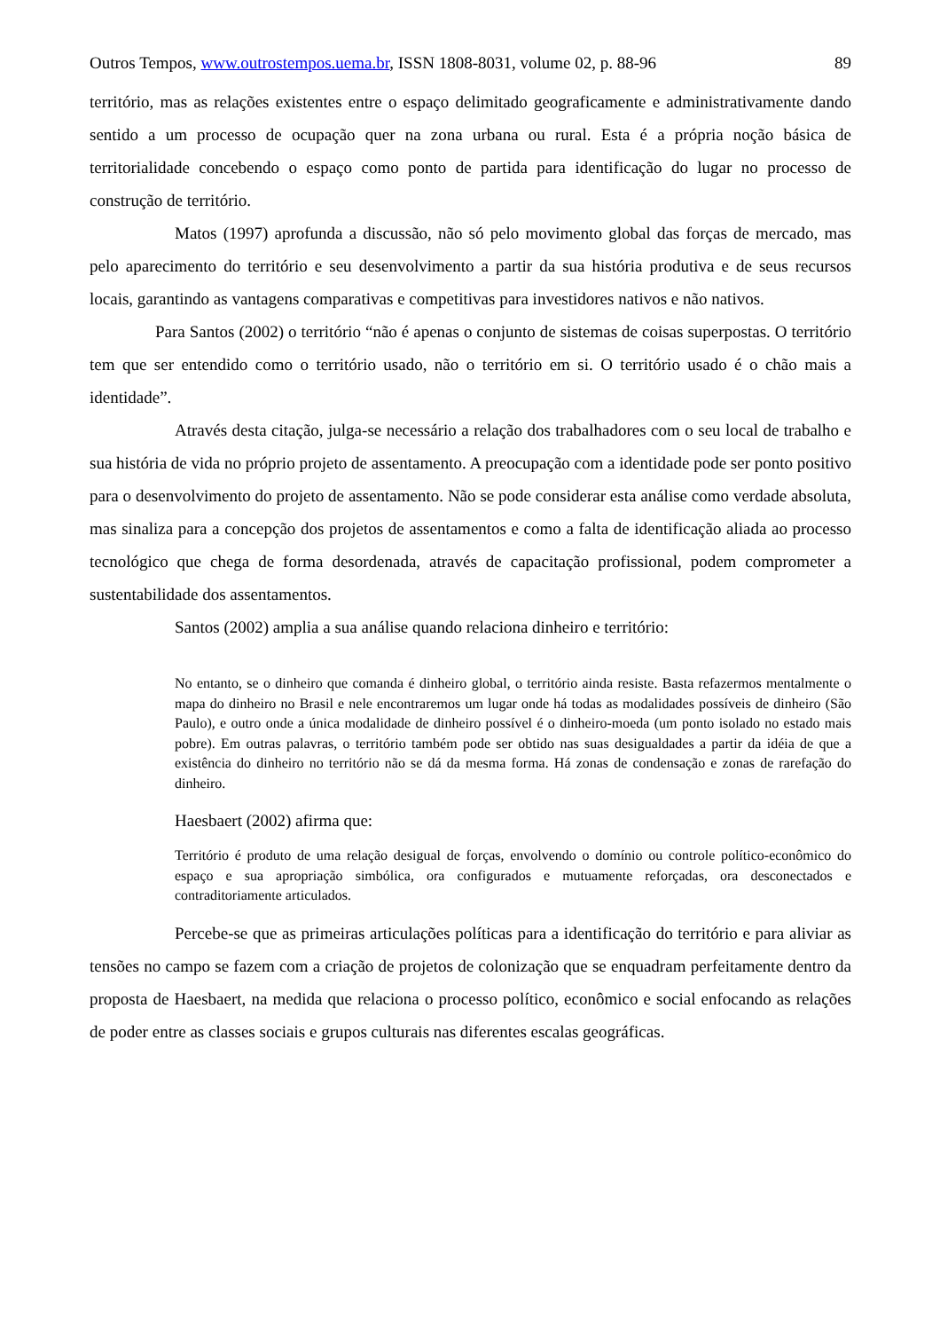Outros Tempos, www.outrostempos.uema.br, ISSN 1808-8031, volume 02, p. 88-96 89
território, mas as relações existentes entre o espaço delimitado geograficamente e administrativamente dando sentido a um processo de ocupação quer na zona urbana ou rural. Esta é a própria noção básica de territorialidade concebendo o espaço como ponto de partida para identificação do lugar no processo de construção de território.
Matos (1997) aprofunda a discussão, não só pelo movimento global das forças de mercado, mas pelo aparecimento do território e seu desenvolvimento a partir da sua história produtiva e de seus recursos locais, garantindo as vantagens comparativas e competitivas para investidores nativos e não nativos.
Para Santos (2002) o território “não é apenas o conjunto de sistemas de coisas superpostas. O território tem que ser entendido como o território usado, não o território em si. O território usado é o chão mais a identidade”.
Através desta citação, julga-se necessário a relação dos trabalhadores com o seu local de trabalho e sua história de vida no próprio projeto de assentamento. A preocupação com a identidade pode ser ponto positivo para o desenvolvimento do projeto de assentamento. Não se pode considerar esta análise como verdade absoluta, mas sinaliza para a concepção dos projetos de assentamentos e como a falta de identificação aliada ao processo tecnológico que chega de forma desordenada, através de capacitação profissional, podem comprometer a sustentabilidade dos assentamentos.
Santos (2002) amplia a sua análise quando relaciona dinheiro e território:
No entanto, se o dinheiro que comanda é dinheiro global, o território ainda resiste. Basta refazermos mentalmente o mapa do dinheiro no Brasil e nele encontraremos um lugar onde há todas as modalidades possíveis de dinheiro (São Paulo), e outro onde a única modalidade de dinheiro possível é o dinheiro-moeda (um ponto isolado no estado mais pobre). Em outras palavras, o território também pode ser obtido nas suas desigualdades a partir da idéia de que a existência do dinheiro no território não se dá da mesma forma. Há zonas de condensação e zonas de rarefação do dinheiro.
Haesbaert (2002) afirma que:
Território é produto de uma relação desigual de forças, envolvendo o domínio ou controle político-econômico do espaço e sua apropriação simbólica, ora configurados e mutuamente reforçadas, ora desconectados e contraditoriamente articulados.
Percebe-se que as primeiras articulações políticas para a identificação do território e para aliviar as tensões no campo se fazem com a criação de projetos de colonização que se enquadram perfeitamente dentro da proposta de Haesbaert, na medida que relaciona o processo político, econômico e social enfocando as relações de poder entre as classes sociais e grupos culturais nas diferentes escalas geográficas.